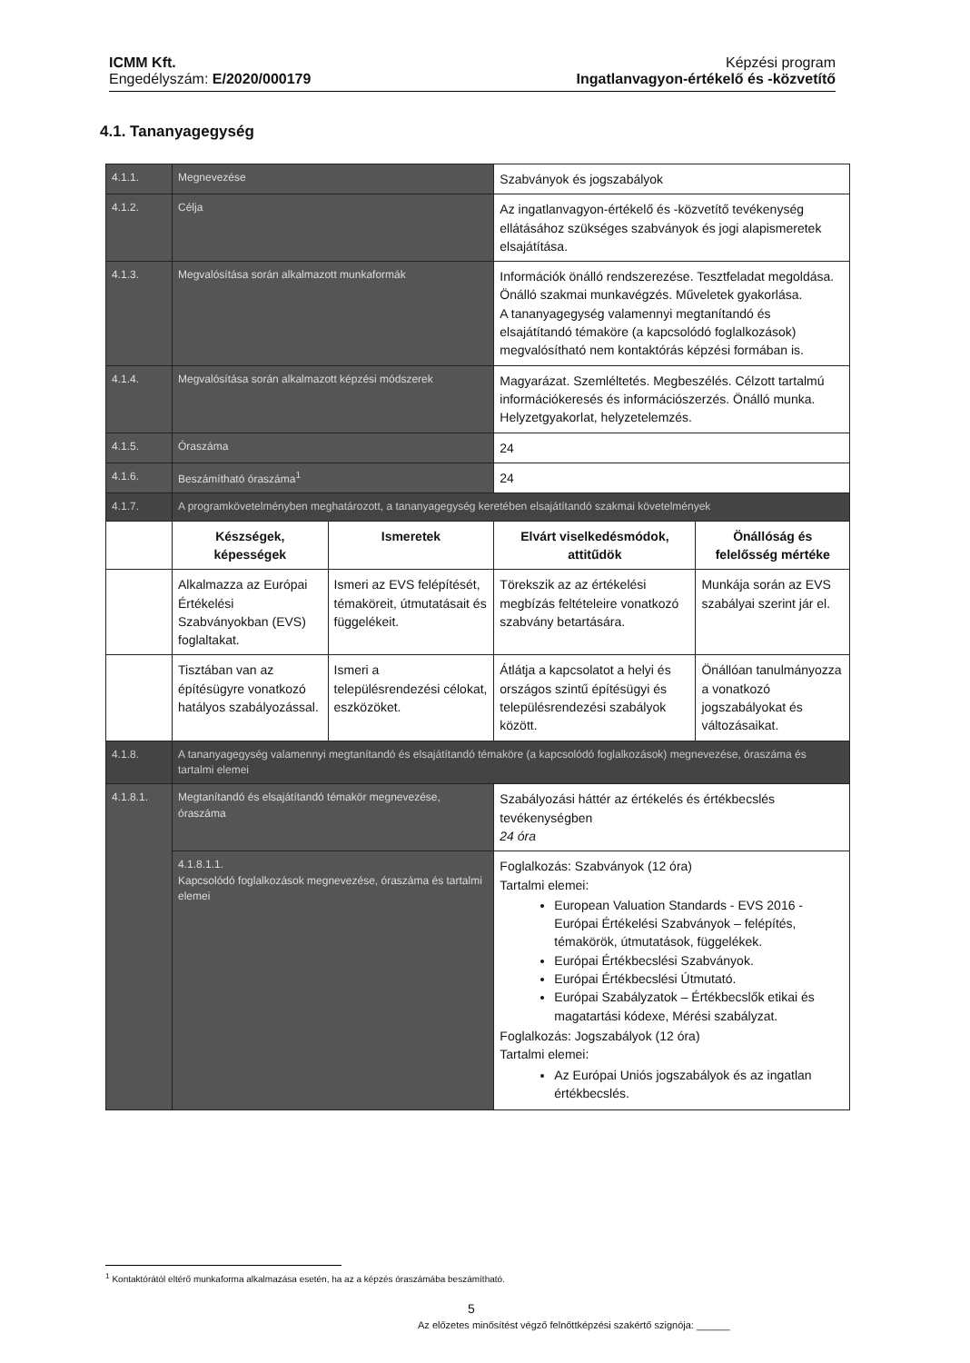ICMM Kft.
Engedélyszám: E/2020/000179
Képzési program
Ingatlanvagyon-értékelő és -közvetítő
4.1. Tananyagegység
| 4.1.1. | Megnevezése | | Szabványok és jogszabályok | |
| 4.1.2. | Célja | | Az ingatlanvagyon-értékelő és -közvetítő tevékenység ellátásához szükséges szabványok és jogi alapismeretek elsajátítása. | |
| 4.1.3. | Megvalósítása során alkalmazott munkaformák | | Információk önálló rendszerezése. Tesztfeladat megoldása. Önálló szakmai munkavégzés. Műveletek gyakorlása. A tananyagegység valamennyi megtanítandó és elsajátítandó témaköre (a kapcsolódó foglalkozások) megvalósítható nem kontaktórás képzési formában is. | |
| 4.1.4. | Megvalósítása során alkalmazott képzési módszerek | | Magyarázat. Szemléltetés. Megbeszélés. Célzott tartalmú információkeresés és információszerzés. Önálló munka. Helyzetgyakorlat, helyzetelemzés. | |
| 4.1.5. | Óraszáma | | 24 | |
| 4.1.6. | Beszámítható óraszáma<sup>1</sup> | | 24 | |
| 4.1.7. | A programkövetelményben meghatározott, a tananyagegység keretében elsajátítandó szakmai követelmények | | | |
| | Készségek, képességek | Ismeretek | Elvárt viselkedésmódok, attitűdök | Önállóság és felelősség mértéke |
| | Alkalmazza az Európai Értékelési Szabványokban (EVS) foglaltakat. | Ismeri az EVS felépítését, témaköreit, útmutatásait és függelékeit. | Törekszik az az értékelési megbízás feltételeire vonatkozó szabvány betartására. | Munkája során az EVS szabályai szerint jár el. |
| | Tisztában van az építésügyre vonatkozó hatályos szabályozással. | Ismeri a településrendezési célokat, eszközöket. | Átlátja a kapcsolatot a helyi és országos szintű építésügyi és településrendezési szabályok között. | Önállóan tanulmányozza a vonatkozó jogszabályokat és változásaikat. |
| 4.1.8. | A tananyagegység valamennyi megtanítandó és elsajátítandó témaköre (a kapcsolódó foglalkozások) megnevezése, óraszáma és tartalmi elemei | | | |
| 4.1.8.1. | Megtanítandó és elsajátítandó témakör megnevezése, óraszáma | | Szabályozási háttér az értékelés és értékbecslés tevékenységben 24 óra | |
| | 4.1.8.1.1. Kapcsolódó foglalkozások megnevezése, óraszáma és tartalmi elemei | | Foglalkozás: Szabványok (12 óra) Tartalmi elemei: European Valuation Standards - EVS 2016 - Európai Értékelési Szabványok – felépítés, témakörök, útmutatások, függelékek. Európai Értékbecslési Szabványok. Európai Értékbecslési Útmutató. Európai Szabályzatok – Értékbecslők etikai és magatartási kódexe, Mérési szabályzat. Foglalkozás: Jogszabályok (12 óra) Tartalmi elemei: Az Európai Uniós jogszabályok és az ingatlan értékbecslés. | |
<sup>1</sup> Kontaktórától eltérő munkaforma alkalmazása esetén, ha az a képzés óraszámába beszámítható.
5
Az előzetes minősítést végző felnőttképzési szakértő szignója: ______